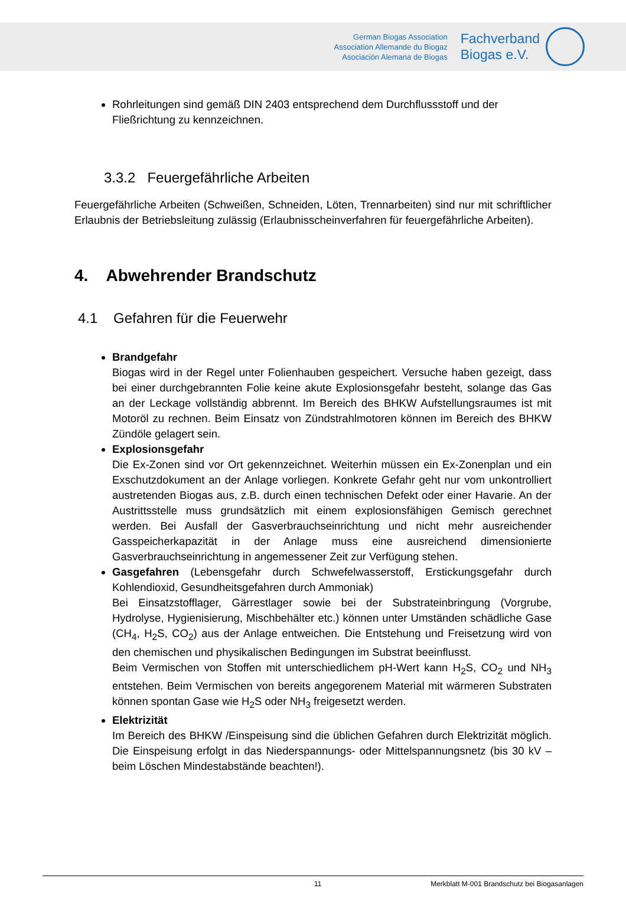German Biogas Association
Association Allemande du Biogaz
Asociación Alemana de Biogas
Fachverband
Biogas e.V.
Rohrleitungen sind gemäß DIN 2403 entsprechend dem Durchflussstoff und der Fließrichtung zu kennzeichnen.
3.3.2 Feuergefährliche Arbeiten
Feuergefährliche Arbeiten (Schweißen, Schneiden, Löten, Trennarbeiten) sind nur mit schriftlicher Erlaubnis der Betriebsleitung zulässig (Erlaubnisscheinverfahren für feuergefährliche Arbeiten).
4. Abwehrender Brandschutz
4.1 Gefahren für die Feuerwehr
Brandgefahr
Biogas wird in der Regel unter Folienhauben gespeichert. Versuche haben gezeigt, dass bei einer durchgebrannten Folie keine akute Explosionsgefahr besteht, solange das Gas an der Leckage vollständig abbrennt. Im Bereich des BHKW Aufstellungsraumes ist mit Motoröl zu rechnen. Beim Einsatz von Zündstrahlmotoren können im Bereich des BHKW Zündöle gelagert sein.
Explosionsgefahr
Die Ex-Zonen sind vor Ort gekennzeichnet. Weiterhin müssen ein Ex-Zonenplan und ein Exschutzdokument an der Anlage vorliegen. Konkrete Gefahr geht nur vom unkontrolliert austretenden Biogas aus, z.B. durch einen technischen Defekt oder einer Havarie. An der Austrittsstelle muss grundsätzlich mit einem explosionsfähigen Gemisch gerechnet werden. Bei Ausfall der Gasverbrauchseinrichtung und nicht mehr ausreichender Gasspeicherkapazität in der Anlage muss eine ausreichend dimensionierte Gasverbrauchseinrichtung in angemessener Zeit zur Verfügung stehen.
Gasgefahren (Lebensgefahr durch Schwefelwasserstoff, Erstickungsgefahr durch Kohlendioxid, Gesundheitsgefahren durch Ammoniak)
Bei Einsatzstofflager, Gärrestlager sowie bei der Substrateinbringung (Vorgrube, Hydrolyse, Hygienisierung, Mischbehälter etc.) können unter Umständen schädliche Gase (CH<sub>4</sub>, H<sub>2</sub>S, CO<sub>2</sub>) aus der Anlage entweichen. Die Entstehung und Freisetzung wird von den chemischen und physikalischen Bedingungen im Substrat beeinflusst.
Beim Vermischen von Stoffen mit unterschiedlichem pH-Wert kann H<sub>2</sub>S, CO<sub>2</sub> und NH<sub>3</sub> entstehen. Beim Vermischen von bereits angegorenem Material mit wärmeren Substraten können spontan Gase wie H<sub>2</sub>S oder NH<sub>3</sub> freigesetzt werden.
Elektrizität
Im Bereich des BHKW /Einspeisung sind die üblichen Gefahren durch Elektrizität möglich. Die Einspeisung erfolgt in das Niederspannungs- oder Mittelspannungsnetz (bis 30 kV – beim Löschen Mindestabstände beachten!).
11 Merkblatt M-001 Brandschutz bei Biogasanlagen